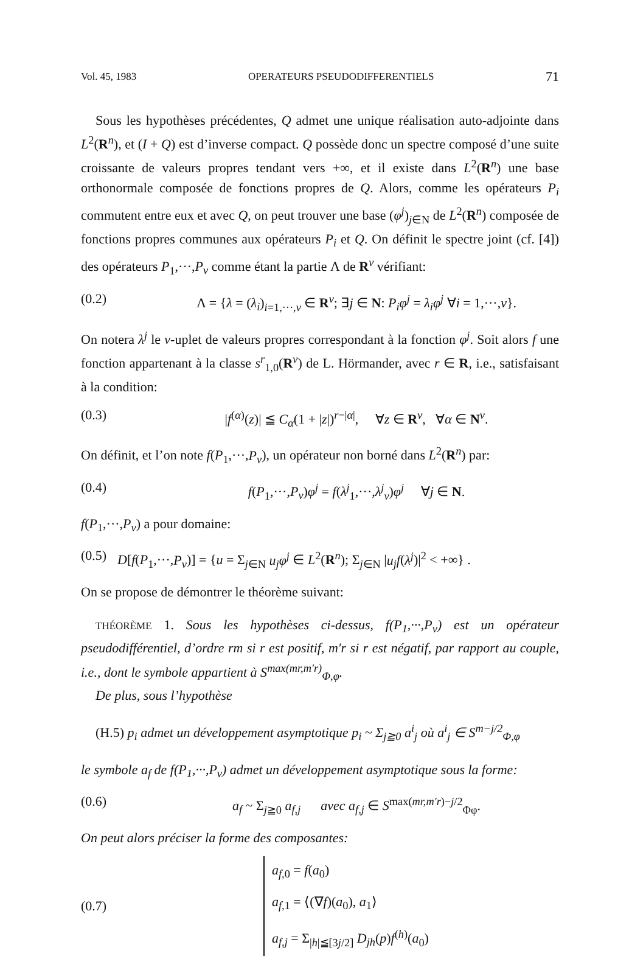Vol. 45, 1983 OPERATEURS PSEUDODIFFERENTIELS 71
Sous les hypothèses précédentes, Q admet une unique réalisation auto-adjointe dans L<sup>2</sup>(R<sup>n</sup>), et (I + Q) est d’inverse compact. Q possède donc un spectre composé d’une suite croissante de valeurs propres tendant vers +∞, et il existe dans L<sup>2</sup>(R<sup>n</sup>) une base orthonormale composée de fonctions propres de Q. Alors, comme les opérateurs P<sub>i</sub> commutent entre eux et avec Q, on peut trouver une base (φ<sup>j</sup>)<sub>j∈N</sub> de L<sup>2</sup>(R<sup>n</sup>) composée de fonctions propres communes aux opérateurs P<sub>i</sub> et Q. On définit le spectre joint (cf. [4]) des opérateurs P<sub>1</sub>,···,P<sub>ν</sub> comme étant la partie Λ de R<sup>ν</sup> vérifiant:
(0.2) Λ = {λ = (λ<sub>i</sub>)<sub>i=1,···,ν</sub> ∈ R<sup>ν</sup>; ∃j ∈ N: P<sub>i</sub>φ<sup>j</sup> = λ<sub>i</sub>φ<sup>j</sup> ∀i = 1,···,ν}.
On notera λ<sup>j</sup> le ν-uplet de valeurs propres correspondant à la fonction φ<sup>j</sup>. Soit alors f une fonction appartenant à la classe s<sup>r</sup><sub>1,0</sub>(R<sup>ν</sup>) de L. Hörmander, avec r ∈ R, i.e., satisfaisant à la condition:
(0.3) |f<sup>(α)</sup>(z)| ≦ C<sub>α</sub>(1 + |z|)<sup>r−|α|</sup>, ∀z ∈ R<sup>ν</sup>, ∀α ∈ N<sup>ν</sup>.
On définit, et l’on note f(P<sub>1</sub>,···,P<sub>ν</sub>), un opérateur non borné dans L<sup>2</sup>(R<sup>n</sup>) par:
(0.4) f(P<sub>1</sub>,···,P<sub>ν</sub>)φ<sup>j</sup> = f(λ<sup>j</sup><sub>1</sub>,···,λ<sup>j</sup><sub>ν</sub>)φ<sup>j</sup> ∀j ∈ N.
f(P<sub>1</sub>,···,P<sub>ν</sub>) a pour domaine:
(0.5) D[f(P<sub>1</sub>,···,P<sub>ν</sub>)] = {u = Σ<sub>j∈N</sub> u<sub>j</sub>φ<sup>j</sup> ∈ L<sup>2</sup>(R<sup>n</sup>); Σ<sub>j∈N</sub> |u<sub>j</sub>f(λ<sup>j</sup>)|<sup>2</sup> < +∞} .
On se propose de démontrer le théorème suivant:
THÉORÈME 1. Sous les hypothèses ci-dessus, f(P<sub>1</sub>,···,P<sub>ν</sub>) est un opérateur pseudodifférentiel, d’ordre rm si r est positif, m′r si r est négatif, par rapport au couple, i.e., dont le symbole appartient à S<sup>max(mr,m′r)</sup><sub>Φ,φ</sub>.
De plus, sous l’hypothèse
(H.5) p<sub>i</sub> admet un développement asymptotique p<sub>i</sub> ~ Σ<sub>j≧0</sub> a<sup>i</sup><sub>j</sub> où a<sup>i</sup><sub>j</sub> ∈ S<sup>m−j/2</sup><sub>Φ,φ</sub>
le symbole a<sub>f</sub> de f(P<sub>1</sub>,···,P<sub>ν</sub>) admet un développement asymptotique sous la forme:
(0.6) a<sub>f</sub> ~ Σ<sub>j≧0</sub> a<sub>f,j</sub> avec a<sub>f,j</sub> ∈ S<sup>max(mr,m′r)−j/2</sup><sub>Φφ</sub>.
On peut alors préciser la forme des composantes:
(0.7) a<sub>f,0</sub> = f(a<sub>0</sub>)
a<sub>f,1</sub> = ⟨(∇f)(a<sub>0</sub>), a<sub>1</sub>⟩
a<sub>f,j</sub> = Σ<sub>|h|≦[3j/2]</sub> D<sub>jh</sub>(p)f<sup>(h)</sup>(a<sub>0</sub>)